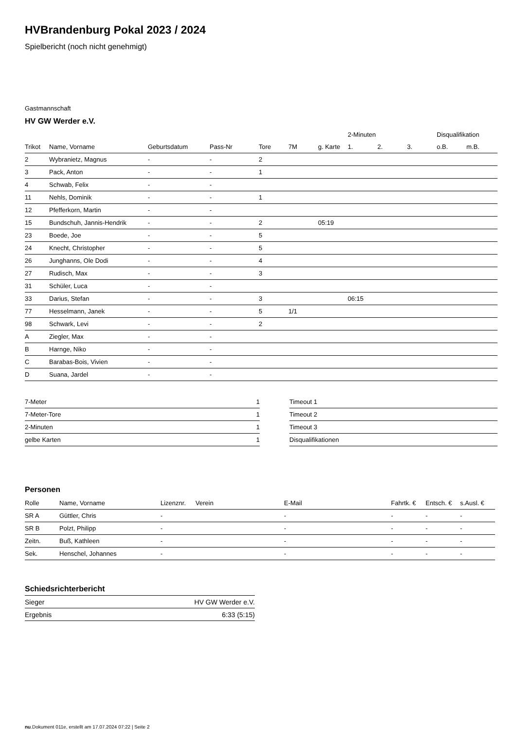HVBrandenburg Pokal 2023 / 2024
Spielbericht (noch nicht genehmigt)
Gastmannschaft
HV GW Werder e.V.
| | | | | | | | 2-Minuten | | | Disqualifikation | |
| --- | --- | --- | --- | --- | --- | --- | --- | --- | --- | --- | --- |
| Trikot | Name, Vorname | Geburtsdatum | Pass-Nr | Tore | 7M | g. Karte | 1. | 2. | 3. | o.B. | m.B. |
| 2 | Wybranietz, Magnus | - | - | 2 | | | | | | | |
| 3 | Pack, Anton | - | - | 1 | | | | | | | |
| 4 | Schwab, Felix | - | - | | | | | | | | |
| 11 | Nehls, Dominik | - | - | 1 | | | | | | | |
| 12 | Pfefferkorn, Martin | - | - | | | | | | | | |
| 15 | Bundschuh, Jannis-Hendrik | - | - | 2 | | 05:19 | | | | | |
| 23 | Boede, Joe | - | - | 5 | | | | | | | |
| 24 | Knecht, Christopher | - | - | 5 | | | | | | | |
| 26 | Junghanns, Ole Dodi | - | - | 4 | | | | | | | |
| 27 | Rudisch, Max | - | - | 3 | | | | | | | |
| 31 | Schüler, Luca | - | - | | | | | | | | |
| 33 | Darius, Stefan | - | - | 3 | | | 06:15 | | | | |
| 77 | Hesselmann, Janek | - | - | 5 | 1/1 | | | | | | |
| 98 | Schwark, Levi | - | - | 2 | | | | | | | |
| A | Ziegler, Max | - | - | | | | | | | | |
| B | Harnge, Niko | - | - | | | | | | | | |
| C | Barabas-Bois, Vivien | - | - | | | | | | | | |
| D | Suana, Jardel | - | - | | | | | | | | |
| 7-Meter | 1 |
| 7-Meter-Tore | 1 |
| 2-Minuten | 1 |
| gelbe Karten | 1 |
| Timeout 1 |
| Timeout 2 |
| Timeout 3 |
| Disqualifikationen |
Personen
| Rolle | Name, Vorname | Lizenznr. | Verein | E-Mail | Fahrtk. € | Entsch. € | s.Ausl. € |
| --- | --- | --- | --- | --- | --- | --- | --- |
| SR A | Güttler, Chris | - | | - | - | - | - |
| SR B | Polzt, Philipp | - | | - | - | - | - |
| Zeitn. | Buß, Kathleen | - | | - | - | - | - |
| Sek. | Henschel, Johannes | - | | - | - | - | - |
Schiedsrichterbericht
| Sieger | HV GW Werder e.V. |
| Ergebnis | 6:33 (5:15) |
nu.Dokument 011e, erstellt am 17.07.2024 07:22 | Seite 2